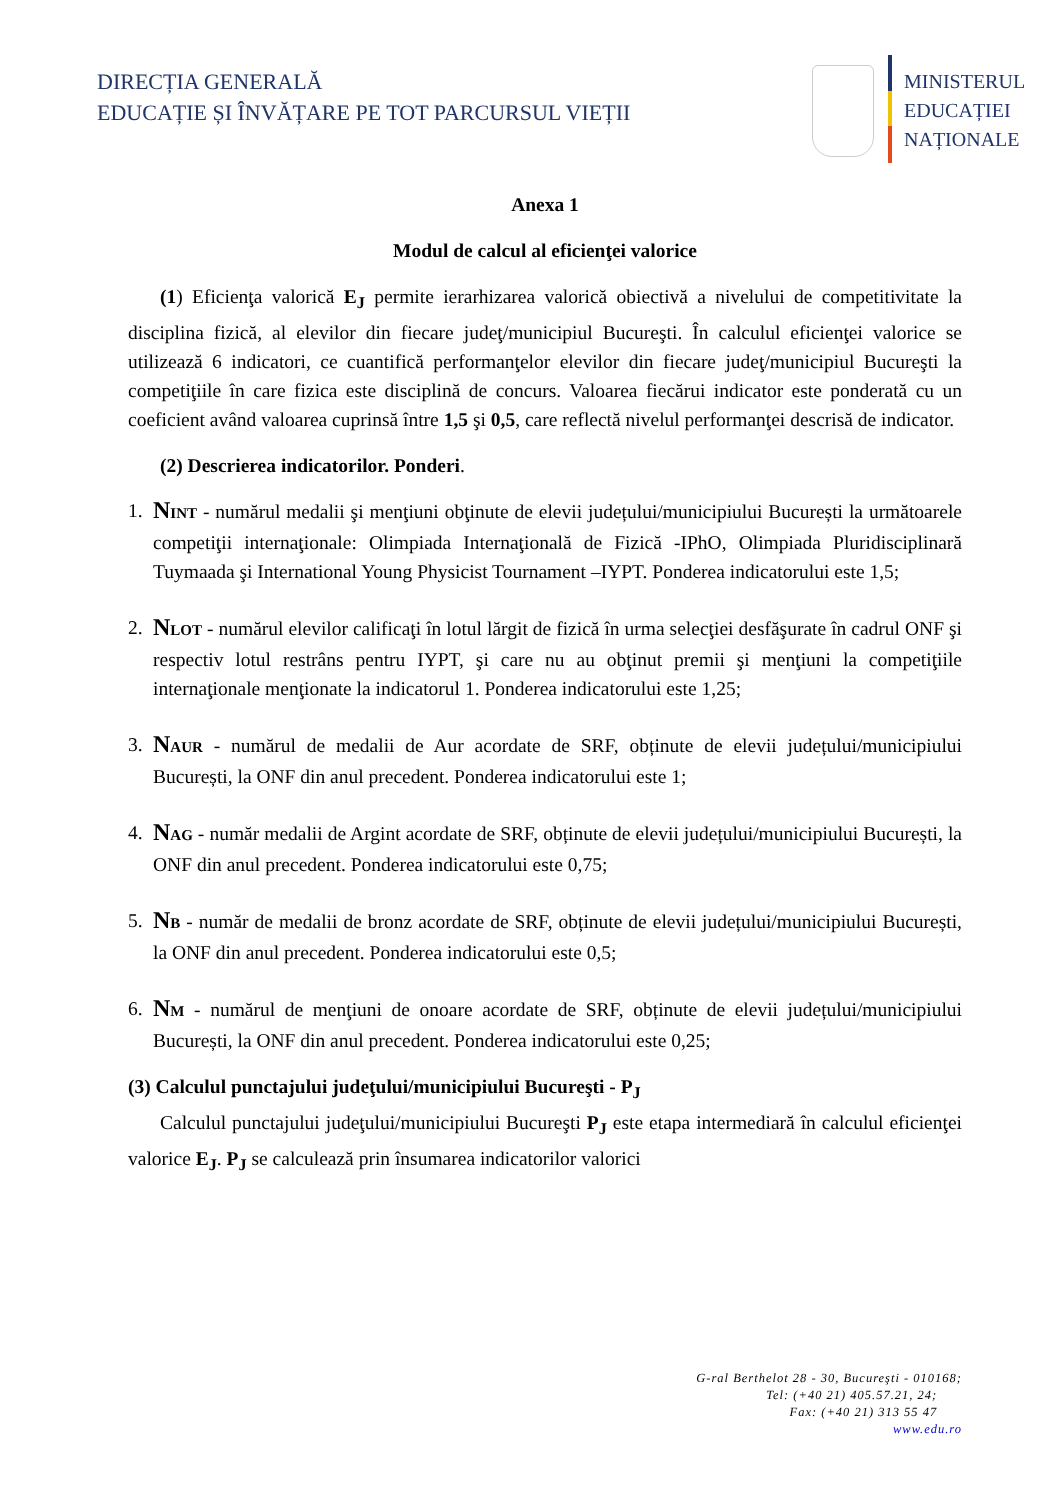DIRECȚIA GENERALĂ
EDUCAȚIE ȘI ÎNVĂȚARE PE TOT PARCURSUL VIEȚII
MINISTERUL
EDUCAȚIEI
NAȚIONALE
Anexa 1
Modul de calcul al eficienţei valorice
(1) Eficienţa valorică E<sub>J</sub> permite ierarhizarea valorică obiectivă a nivelului de competitivitate la disciplina fizică, al elevilor din fiecare judeţ/municipiul Bucureşti. În calculul eficienţei valorice se utilizează 6 indicatori, ce cuantifică performanţelor elevilor din fiecare judeţ/municipiul Bucureşti la competiţiile în care fizica este disciplină de concurs. Valoarea fiecărui indicator este ponderată cu un coeficient având valoarea cuprinsă între 1,5 şi 0,5, care reflectă nivelul performanţei descrisă de indicator.
(2) Descrierea indicatorilor. Ponderi.
1. NINT - numărul medalii şi menţiuni obţinute de elevii județului/municipiului București la următoarele competiţii internaţionale: Olimpiada Internaţională de Fizică -IPhO, Olimpiada Pluridisciplinară Tuymaada şi International Young Physicist Tournament –IYPT. Ponderea indicatorului este 1,5;
2. NLOT - numărul elevilor calificaţi în lotul lărgit de fizică în urma selecţiei desfăşurate în cadrul ONF şi respectiv lotul restrâns pentru IYPT, şi care nu au obţinut premii şi menţiuni la competiţiile internaţionale menţionate la indicatorul 1. Ponderea indicatorului este 1,25;
3. NAUR - numărul de medalii de Aur acordate de SRF, obținute de elevii județului/municipiului București, la ONF din anul precedent. Ponderea indicatorului este 1;
4. NAG - număr medalii de Argint acordate de SRF, obținute de elevii județului/municipiului București, la ONF din anul precedent. Ponderea indicatorului este 0,75;
5. NB - număr de medalii de bronz acordate de SRF, obținute de elevii județului/municipiului București, la ONF din anul precedent. Ponderea indicatorului este 0,5;
6. NM - numărul de menţiuni de onoare acordate de SRF, obținute de elevii județului/municipiului București, la ONF din anul precedent. Ponderea indicatorului este 0,25;
(3) Calculul punctajului judeţului/municipiului Bucureşti - P<sub>J</sub>
Calculul punctajului judeţului/municipiului Bucureşti P<sub>J</sub> este etapa intermediară în calculul eficienţei valorice E<sub>J</sub>. P<sub>J</sub> se calculează prin însumarea indicatorilor valorici
G-ral Berthelot 28 - 30, Bucureşti - 010168;
Tel: (+40 21) 405.57.21, 24;
Fax: (+40 21) 313 55 47
www.edu.ro